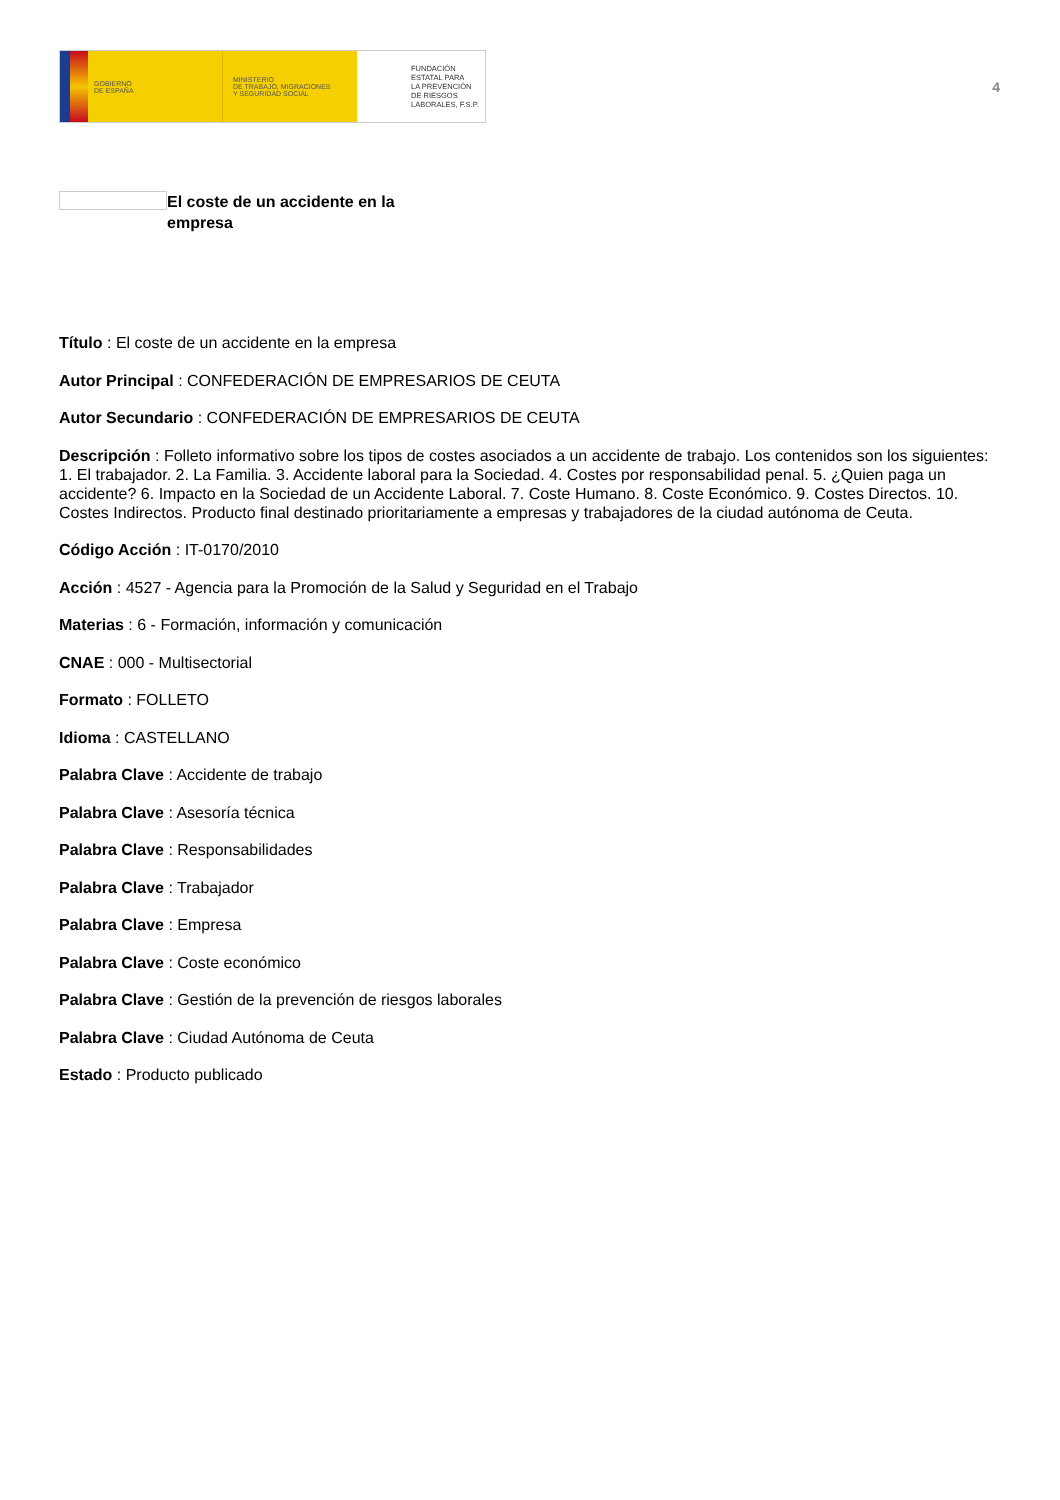GOBIERNO
DE ESPAÑA
MINISTERIO
DE TRABAJO, MIGRACIONES
Y SEGURIDAD SOCIAL
FUNDACIÓN
ESTATAL PARA
LA PREVENCIÓN
DE RIESGOS
LABORALES, F.S.P.
4
El coste de un accidente en la empresa
Título : El coste de un accidente en la empresa
Autor Principal : CONFEDERACIÓN DE EMPRESARIOS DE CEUTA
Autor Secundario : CONFEDERACIÓN DE EMPRESARIOS DE CEUTA
Descripción : Folleto informativo sobre los tipos de costes asociados a un accidente de trabajo. Los contenidos son los siguientes: 1. El trabajador. 2. La Familia. 3. Accidente laboral para la Sociedad. 4. Costes por responsabilidad penal. 5. ¿Quien paga un accidente? 6. Impacto en la Sociedad de un Accidente Laboral. 7. Coste Humano. 8. Coste Económico. 9. Costes Directos. 10. Costes Indirectos. Producto final destinado prioritariamente a empresas y trabajadores de la ciudad autónoma de Ceuta.
Código Acción : IT-0170/2010
Acción : 4527 - Agencia para la Promoción de la Salud y Seguridad en el Trabajo
Materias : 6 - Formación, información y comunicación
CNAE : 000 - Multisectorial
Formato : FOLLETO
Idioma : CASTELLANO
Palabra Clave : Accidente de trabajo
Palabra Clave : Asesoría técnica
Palabra Clave : Responsabilidades
Palabra Clave : Trabajador
Palabra Clave : Empresa
Palabra Clave : Coste económico
Palabra Clave : Gestión de la prevención de riesgos laborales
Palabra Clave : Ciudad Autónoma de Ceuta
Estado : Producto publicado